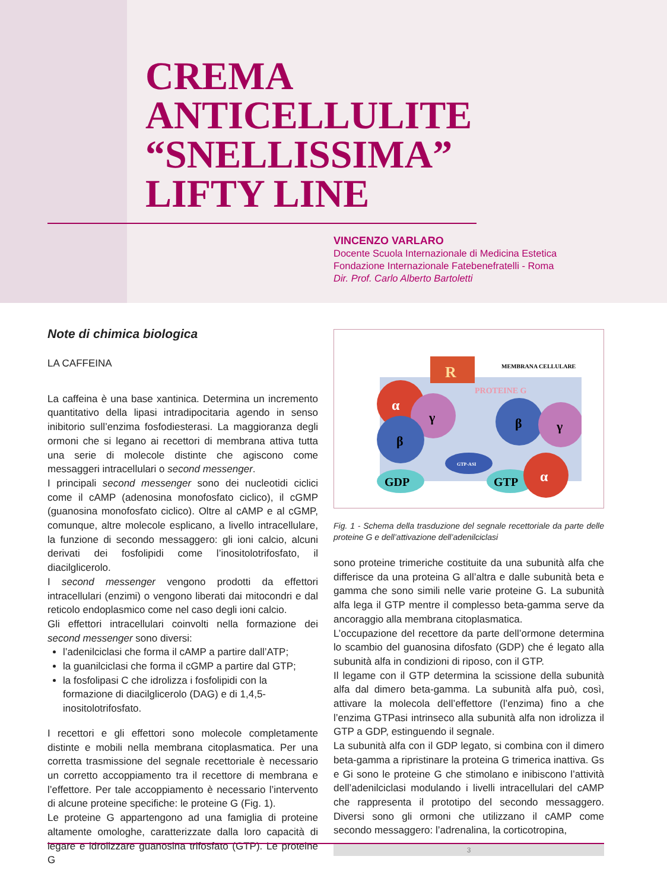CREMA
ANTICELLULITE
“SNELLISSIMA”
LIFTY LINE
VINCENZO VARLARO
Docente Scuola Internazionale di Medicina Estetica
Fondazione Internazionale Fatebenefratelli - Roma
Dir. Prof. Carlo Alberto Bartoletti
Note di chimica biologica
LA CAFFEINA
La caffeina è una base xantinica. Determina un incremento quantitativo della lipasi intradipocitaria agendo in senso inibitorio sull’enzima fosfodiesterasi. La maggioranza degli ormoni che si legano ai recettori di membrana attiva tutta una serie di molecole distinte che agiscono come messaggeri intracellulari o second messenger.
I principali second messenger sono dei nucleotidi ciclici come il cAMP (adenosina monofosfato ciclico), il cGMP (guanosina monofosfato ciclico). Oltre al cAMP e al cGMP, comunque, altre molecole esplicano, a livello intracellulare, la funzione di secondo messaggero: gli ioni calcio, alcuni derivati dei fosfolipidi come l’inositolotrifosfato, il diacilglicerolo.
I second messenger vengono prodotti da effettori intracellulari (enzimi) o vengono liberati dai mitocondri e dal reticolo endoplasmico come nel caso degli ioni calcio.
Gli effettori intracellulari coinvolti nella formazione dei second messenger sono diversi:
l’adenilciclasi che forma il cAMP a partire dall’ATP;
la guanilciclasi che forma il cGMP a partire dal GTP;
la fosfolipasi C che idrolizza i fosfolipidi con la formazione di diacilglicerolo (DAG) e di 1,4,5-inositolotrifosfato.
I recettori e gli effettori sono molecole completamente distinte e mobili nella membrana citoplasmatica. Per una corretta trasmissione del segnale recettoriale è necessario un corretto accoppiamento tra il recettore di membrana e l’effettore. Per tale accoppiamento è necessario l’intervento di alcune proteine specifiche: le proteine G (Fig. 1).
Le proteine G appartengono ad una famiglia di proteine altamente omologhe, caratterizzate dalla loro capacità di legare e idrolizzare guanosina trifosfato (GTP). Le proteine G
R
MEMBRANA CELLULARE
PROTEINE G
α
γ
β
β
γ
GTP-ASI
GDP
GTP
α
Fig. 1 - Schema della trasduzione del segnale recettoriale da parte delle proteine G e dell’attivazione dell’adenilciclasi
sono proteine trimeriche costituite da una subunità alfa che differisce da una proteina G all’altra e dalle subunità beta e gamma che sono simili nelle varie proteine G. La subunità alfa lega il GTP mentre il complesso beta-gamma serve da ancoraggio alla membrana citoplasmatica.
L’occupazione del recettore da parte dell’ormone determina lo scambio del guanosina difosfato (GDP) che é legato alla subunità alfa in condizioni di riposo, con il GTP.
Il legame con il GTP determina la scissione della subunità alfa dal dimero beta-gamma. La subunità alfa può, così, attivare la molecola dell’effettore (l’enzima) fino a che l’enzima GTPasi intrinseco alla subunità alfa non idrolizza il GTP a GDP, estinguendo il segnale.
La subunità alfa con il GDP legato, si combina con il dimero beta-gamma a ripristinare la proteina G trimerica inattiva. Gs e Gi sono le proteine G che stimolano e inibiscono l’attività dell’adenilciclasi modulando i livelli intracellulari del cAMP che rappresenta il prototipo del secondo messaggero. Diversi sono gli ormoni che utilizzano il cAMP come secondo messaggero: l’adrenalina, la corticotropina,
3